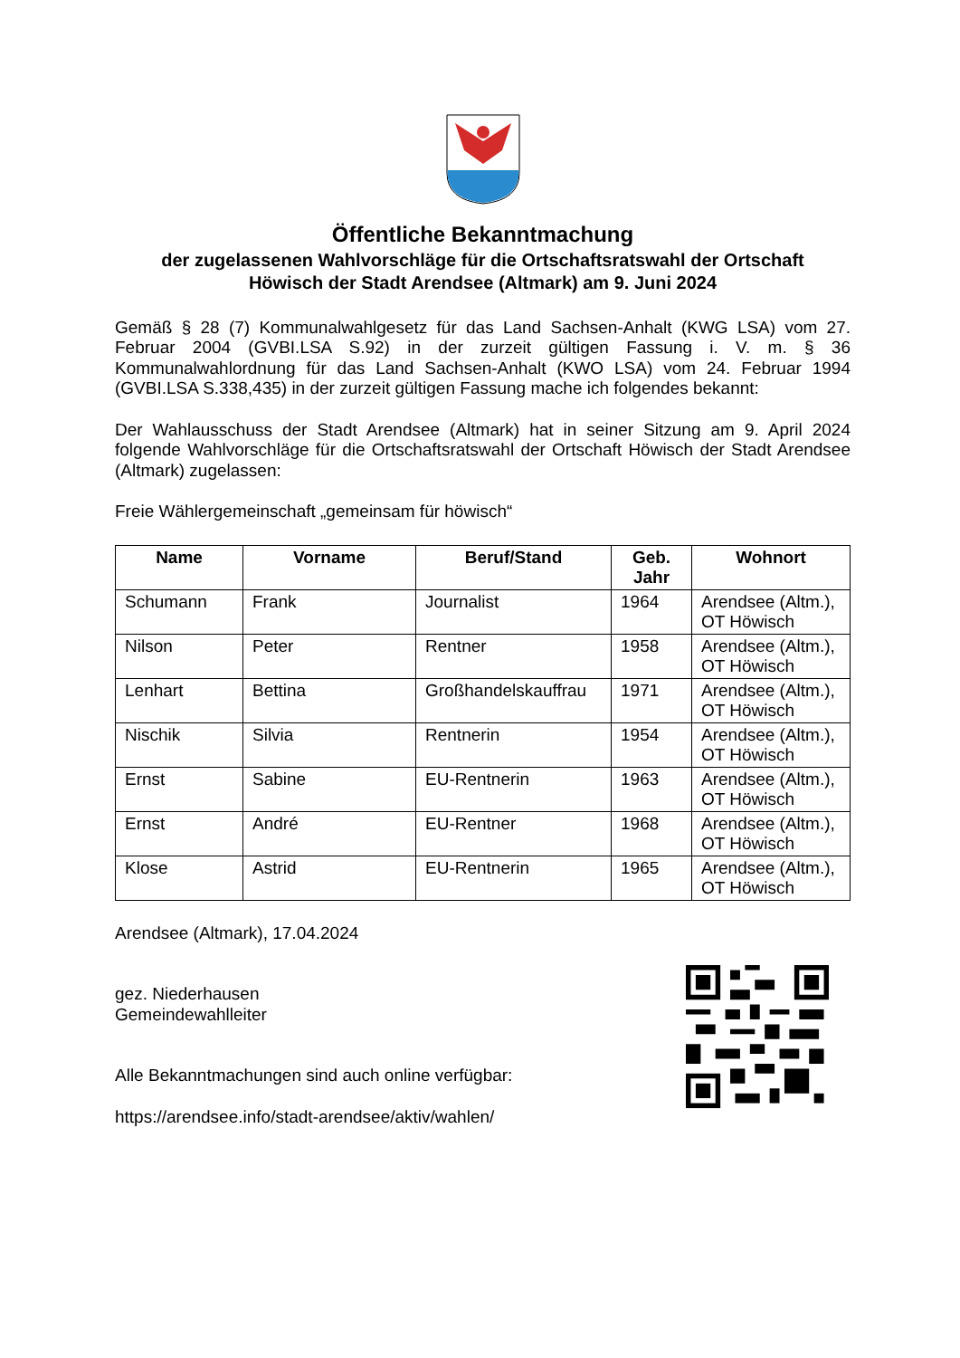Öffentliche Bekanntmachung
der zugelassenen Wahlvorschläge für die Ortschaftsratswahl der Ortschaft
Höwisch der Stadt Arendsee (Altmark) am 9. Juni 2024
Gemäß § 28 (7) Kommunalwahlgesetz für das Land Sachsen-Anhalt (KWG LSA) vom 27. Februar 2004 (GVBI.LSA S.92) in der zurzeit gültigen Fassung i. V. m. § 36 Kommunalwahlordnung für das Land Sachsen-Anhalt (KWO LSA) vom 24. Februar 1994 (GVBI.LSA S.338,435) in der zurzeit gültigen Fassung mache ich folgendes bekannt:
Der Wahlausschuss der Stadt Arendsee (Altmark) hat in seiner Sitzung am 9. April 2024 folgende Wahlvorschläge für die Ortschaftsratswahl der Ortschaft Höwisch der Stadt Arendsee (Altmark) zugelassen:
Freie Wählergemeinschaft „gemeinsam für höwisch“
| Name | Vorname | Beruf/Stand | Geb. Jahr | Wohnort |
| --- | --- | --- | --- | --- |
| Schumann | Frank | Journalist | 1964 | Arendsee (Altm.), OT Höwisch |
| Nilson | Peter | Rentner | 1958 | Arendsee (Altm.), OT Höwisch |
| Lenhart | Bettina | Großhandelskauffrau | 1971 | Arendsee (Altm.), OT Höwisch |
| Nischik | Silvia | Rentnerin | 1954 | Arendsee (Altm.), OT Höwisch |
| Ernst | Sabine | EU-Rentnerin | 1963 | Arendsee (Altm.), OT Höwisch |
| Ernst | André | EU-Rentner | 1968 | Arendsee (Altm.), OT Höwisch |
| Klose | Astrid | EU-Rentnerin | 1965 | Arendsee (Altm.), OT Höwisch |
Arendsee (Altmark), 17.04.2024
gez. Niederhausen
Gemeindewahlleiter
Alle Bekanntmachungen sind auch online verfügbar:
https://arendsee.info/stadt-arendsee/aktiv/wahlen/